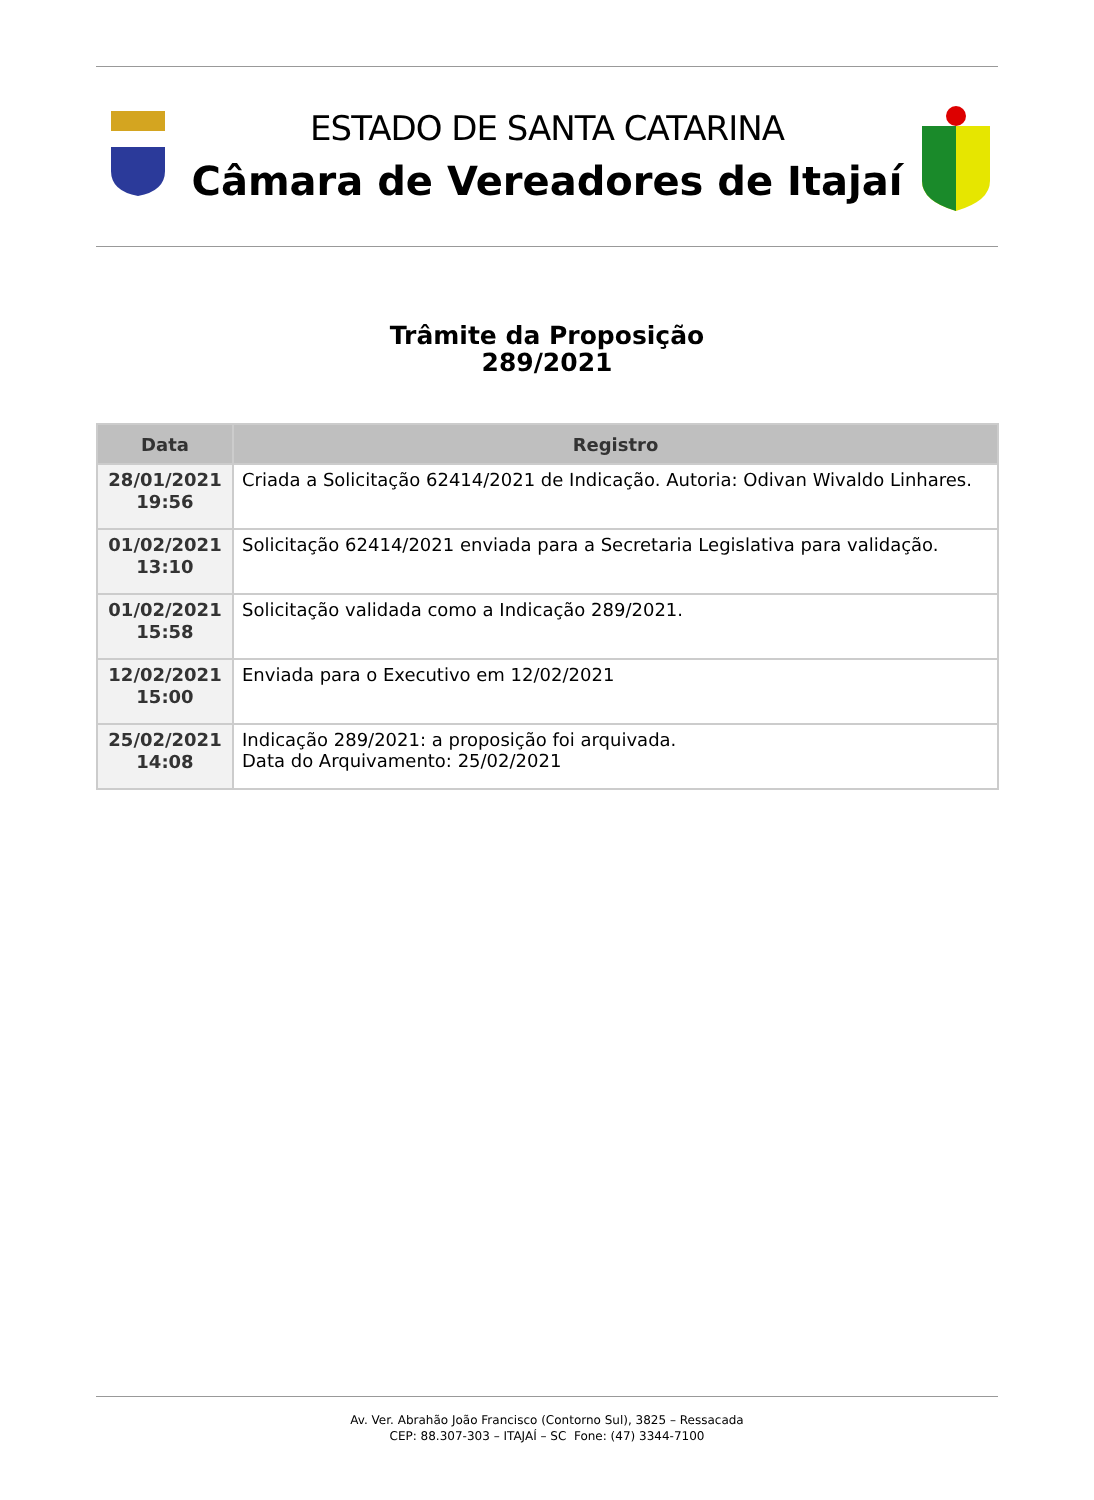ESTADO DE SANTA CATARINA
Câmara de Vereadores de Itajaí
Trâmite da Proposição
289/2021
| Data | Registro |
| --- | --- |
| 28/01/2021 19:56 | Criada a Solicitação 62414/2021 de Indicação. Autoria: Odivan Wivaldo Linhares. |
| 01/02/2021 13:10 | Solicitação 62414/2021 enviada para a Secretaria Legislativa para validação. |
| 01/02/2021 15:58 | Solicitação validada como a Indicação 289/2021. |
| 12/02/2021 15:00 | Enviada para o Executivo em 12/02/2021 |
| 25/02/2021 14:08 | Indicação 289/2021: a proposição foi arquivada. Data do Arquivamento: 25/02/2021 |
Av. Ver. Abrahão João Francisco (Contorno Sul), 3825 – Ressacada
CEP: 88.307-303 – ITAJAÍ – SC Fone: (47) 3344-7100